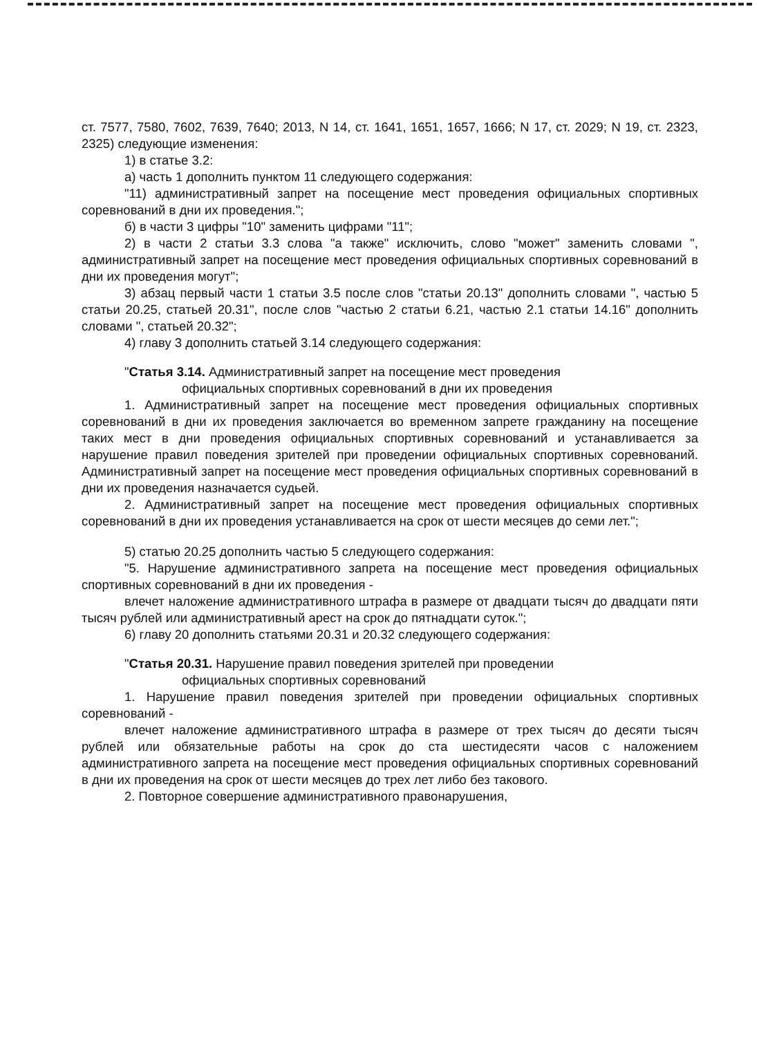ст. 7577, 7580, 7602, 7639, 7640; 2013, N 14, ст. 1641, 1651, 1657, 1666; N 17, ст. 2029; N 19, ст. 2323, 2325) следующие изменения:
1) в статье 3.2:
а) часть 1 дополнить пунктом 11 следующего содержания:
"11) административный запрет на посещение мест проведения официальных спортивных соревнований в дни их проведения.";
б) в части 3 цифры "10" заменить цифрами "11";
2) в части 2 статьи 3.3 слова "а также" исключить, слово "может" заменить словами ", административный запрет на посещение мест проведения официальных спортивных соревнований в дни их проведения могут";
3) абзац первый части 1 статьи 3.5 после слов "статьи 20.13" дополнить словами ", частью 5 статьи 20.25, статьей 20.31", после слов "частью 2 статьи 6.21, частью 2.1 статьи 14.16" дополнить словами ", статьей 20.32";
4) главу 3 дополнить статьей 3.14 следующего содержания:
"Статья 3.14. Административный запрет на посещение мест проведения
официальных спортивных соревнований в дни их проведения
1. Административный запрет на посещение мест проведения официальных спортивных соревнований в дни их проведения заключается во временном запрете гражданину на посещение таких мест в дни проведения официальных спортивных соревнований и устанавливается за нарушение правил поведения зрителей при проведении официальных спортивных соревнований. Административный запрет на посещение мест проведения официальных спортивных соревнований в дни их проведения назначается судьей.
2. Административный запрет на посещение мест проведения официальных спортивных соревнований в дни их проведения устанавливается на срок от шести месяцев до семи лет.";
5) статью 20.25 дополнить частью 5 следующего содержания:
"5. Нарушение административного запрета на посещение мест проведения официальных спортивных соревнований в дни их проведения -
влечет наложение административного штрафа в размере от двадцати тысяч до двадцати пяти тысяч рублей или административный арест на срок до пятнадцати суток.";
6) главу 20 дополнить статьями 20.31 и 20.32 следующего содержания:
"Статья 20.31. Нарушение правил поведения зрителей при проведении
официальных спортивных соревнований
1. Нарушение правил поведения зрителей при проведении официальных спортивных соревнований -
влечет наложение административного штрафа в размере от трех тысяч до десяти тысяч рублей или обязательные работы на срок до ста шестидесяти часов с наложением административного запрета на посещение мест проведения официальных спортивных соревнований в дни их проведения на срок от шести месяцев до трех лет либо без такового.
2. Повторное совершение административного правонарушения,